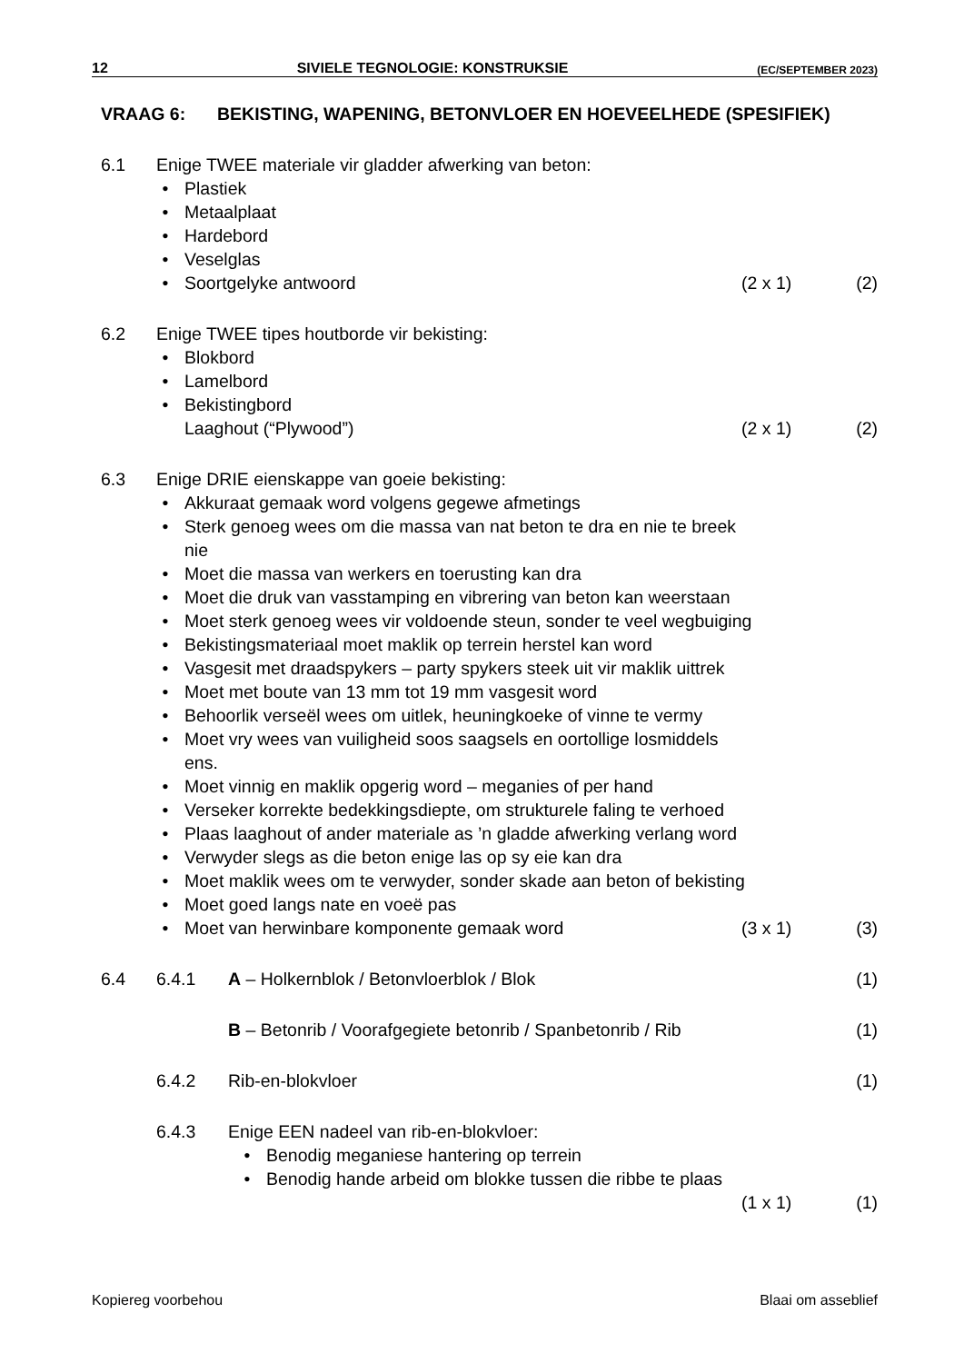12 SIVIELE TEGNOLOGIE: KONSTRUKSIE (EC/SEPTEMBER 2023)
VRAAG 6: BEKISTING, WAPENING, BETONVLOER EN HOEVEELHEDE (SPESIFIEK)
6.1 Enige TWEE materiale vir gladder afwerking van beton:
Plastiek
Metaalplaat
Hardebord
Veselglas
Soortgelyke antwoord (2 x 1) (2)
6.2 Enige TWEE tipes houtborde vir bekisting:
Blokbord
Lamelbord
Bekistingbord
Laaghout (“Plywood”) (2 x 1) (2)
6.3 Enige DRIE eienskappe van goeie bekisting:
Akkuraat gemaak word volgens gegewe afmetings
Sterk genoeg wees om die massa van nat beton te dra en nie te breek
nie
Moet die massa van werkers en toerusting kan dra
Moet die druk van vasstamping en vibrering van beton kan weerstaan
Moet sterk genoeg wees vir voldoende steun, sonder te veel wegbuiging
Bekistingsmateriaal moet maklik op terrein herstel kan word
Vasgesit met draadspykers – party spykers steek uit vir maklik uittrek
Moet met boute van 13 mm tot 19 mm vasgesit word
Behoorlik verseël wees om uitlek, heuningkoeke of vinne te vermy
Moet vry wees van vuiligheid soos saagsels en oortollige losmiddels
ens.
Moet vinnig en maklik opgerig word – meganies of per hand
Verseker korrekte bedekkingsdiepte, om strukturele faling te verhoed
Plaas laaghout of ander materiale as ’n gladde afwerking verlang word
Verwyder slegs as die beton enige las op sy eie kan dra
Moet maklik wees om te verwyder, sonder skade aan beton of bekisting
Moet goed langs nate en voeë pas
Moet van herwinbare komponente gemaak word (3 x 1) (3)
6.4 6.4.1 A – Holkernblok / Betonvloerblok / Blok (1)
B – Betonrib / Voorafgegiete betonrib / Spanbetonrib / Rib (1)
6.4.2 Rib-en-blokvloer (1)
6.4.3 Enige EEN nadeel van rib-en-blokvloer:
Benodig meganiese hantering op terrein
Benodig hande arbeid om blokke tussen die ribbe te plaas
(1 x 1) (1)
Kopiereg voorbehou Blaai om asseblief